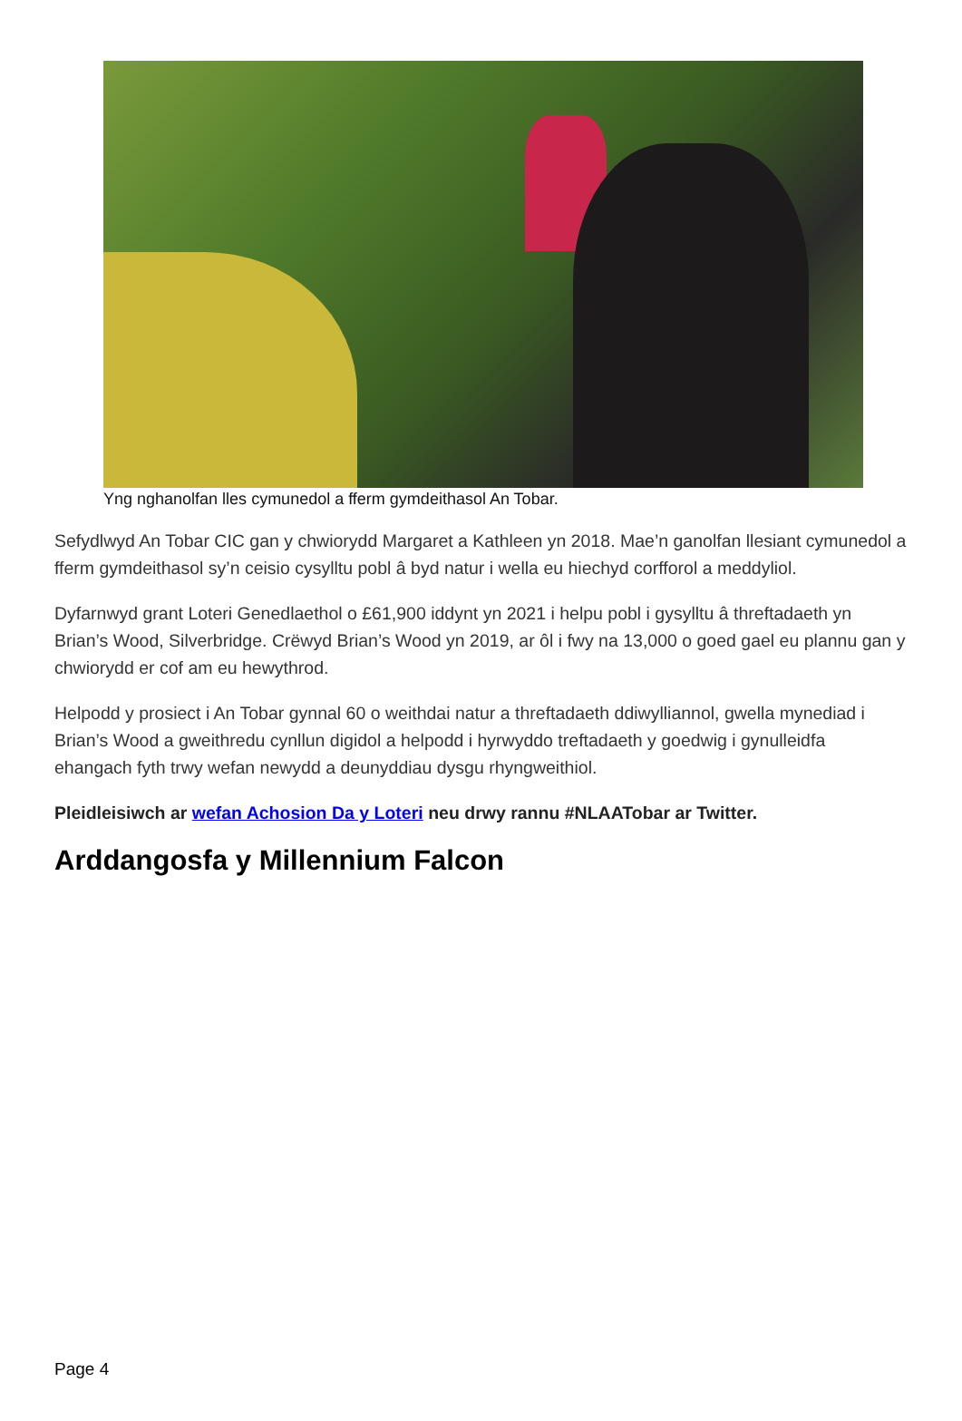Yng nghanolfan lles cymunedol a fferm gymdeithasol An Tobar.
Sefydlwyd An Tobar CIC gan y chwiorydd Margaret a Kathleen yn 2018. Mae’n ganolfan llesiant cymunedol a fferm gymdeithasol sy’n ceisio cysylltu pobl â byd natur i wella eu hiechyd corfforol a meddyliol.
Dyfarnwyd grant Loteri Genedlaethol o £61,900 iddynt yn 2021 i helpu pobl i gysylltu â threftadaeth yn Brian’s Wood, Silverbridge. Crëwyd Brian’s Wood yn 2019, ar ôl i fwy na 13,000 o goed gael eu plannu gan y chwiorydd er cof am eu hewythrod.
Helpodd y prosiect i An Tobar gynnal 60 o weithdai natur a threftadaeth ddiwylliannol, gwella mynediad i Brian’s Wood a gweithredu cynllun digidol a helpodd i hyrwyddo treftadaeth y goedwig i gynulleidfa ehangach fyth trwy wefan newydd a deunyddiau dysgu rhyngweithiol.
Pleidleisiwch ar wefan Achosion Da y Loteri neu drwy rannu #NLAATobar ar Twitter.
Arddangosfa y Millennium Falcon
Page 4